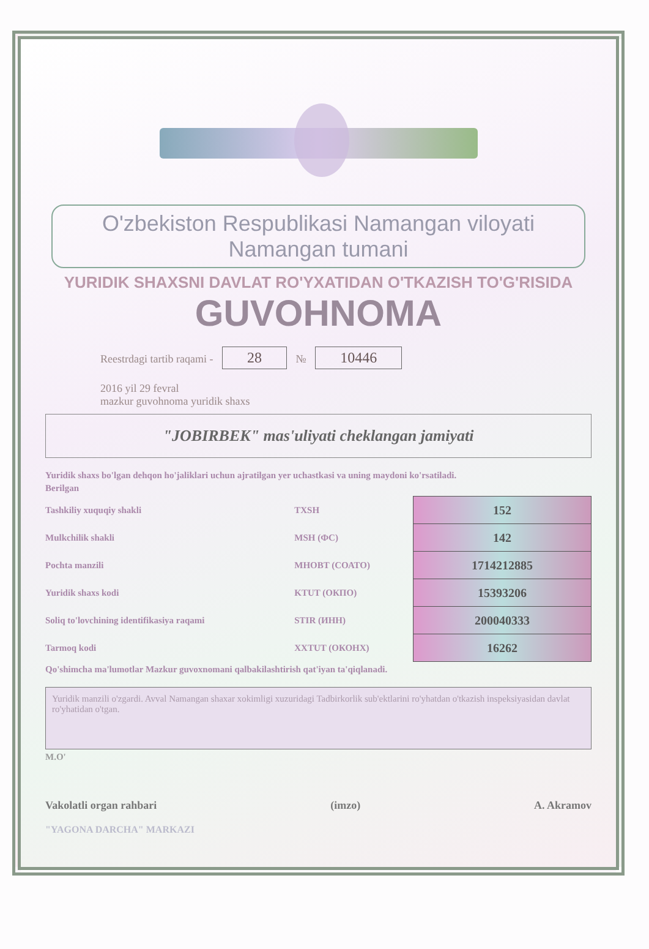O'zbekiston Respublikasi Namangan viloyati Namangan tumani
YURIDIK SHAXSNI DAVLAT RO'YXATIDAN O'TKAZISH TO'G'RISIDA
GUVOHNOMA
Reestrdagi tartib raqami - 28 № 10446
2016 yil 29 fevral
mazkur guvohnoma yuridik shaxs
"JOBIRBEK" mas'uliyati cheklangan jamiyati
Yuridik shaxs bo'lgan dehqon ho'jaliklari uchun ajratilgan yer uchastkasi va uning maydoni ko'rsatiladi.
Berilgan
| Tashkiliy xuquqiy shakli | TXSH | 152 |
| Mulkchilik shakli | MSH (ФС) | 142 |
| Pochta manzili | MHOBT (СОАТО) | 1714212885 |
| Yuridik shaxs kodi | KTUT (ОКПО) | 15393206 |
| Soliq to'lovchining identifikasiya raqami | STIR (ИНН) | 200040333 |
| Tarmoq kodi | XXTUT (ОКОНХ) | 16262 |
Qo'shimcha ma'lumotlar Mazkur guvoxnomani qalbakilashtirish qat'iyan ta'qiqlanadi.
Yuridik manzili o'zgardi. Avval Namangan shaxar xokimligi xuzuridagi Tadbirkorlik sub'ektlarini ro'yhatdan o'tkazish inspeksiyasidan davlat ro'yhatidan o'tgan.
M.O'
Vakolatli organ rahbari (imzo) A. Akramov
"YAGONA DARCHA" MARKAZI